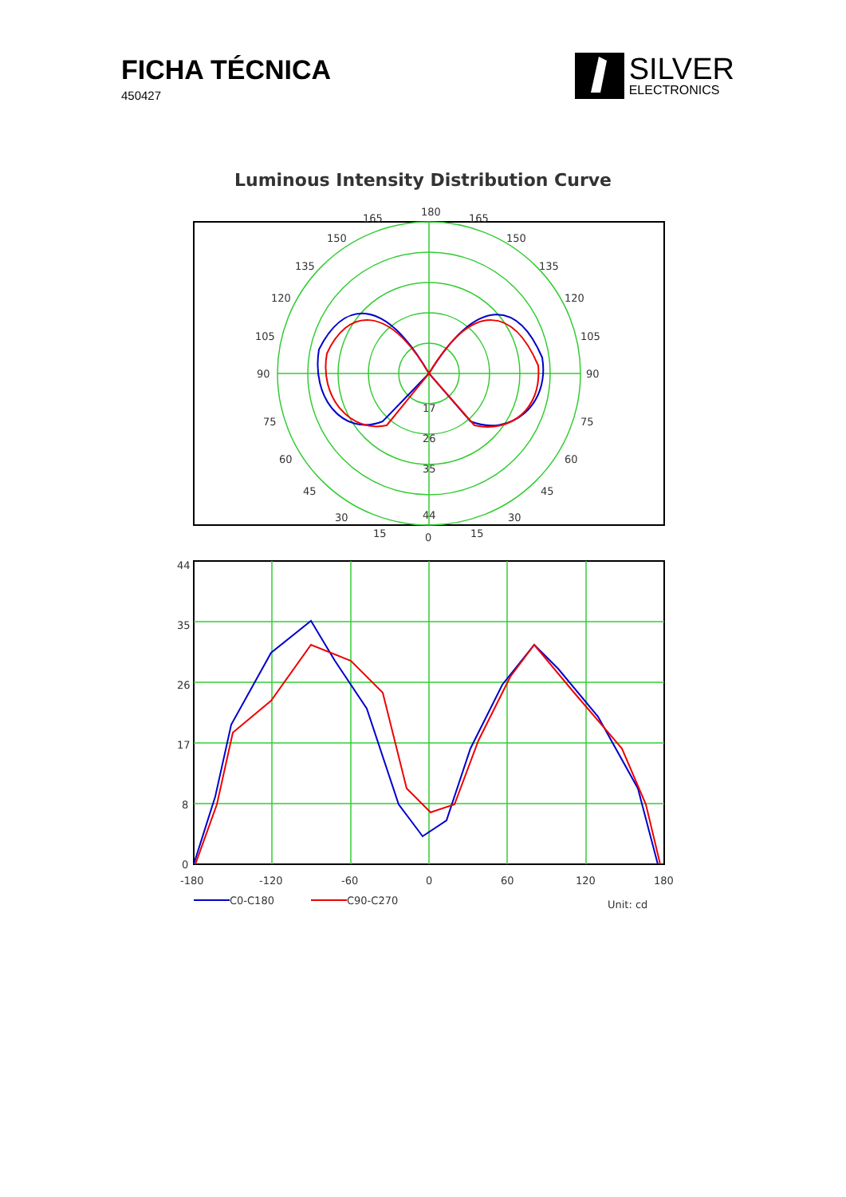FICHA TÉCNICA
450427
SILVER
ELECTRONICS
Luminous Intensity Distribution Curve
180
165
165
150
150
135
135
120
120
105
105
90
90
75
75
60
60
45
45
30
30
15
15
0
17
26
35
44
44
35
26
17
8
0
-180
-120
-60
0
60
120
180
C0-C180
C90-C270
Unit: cd